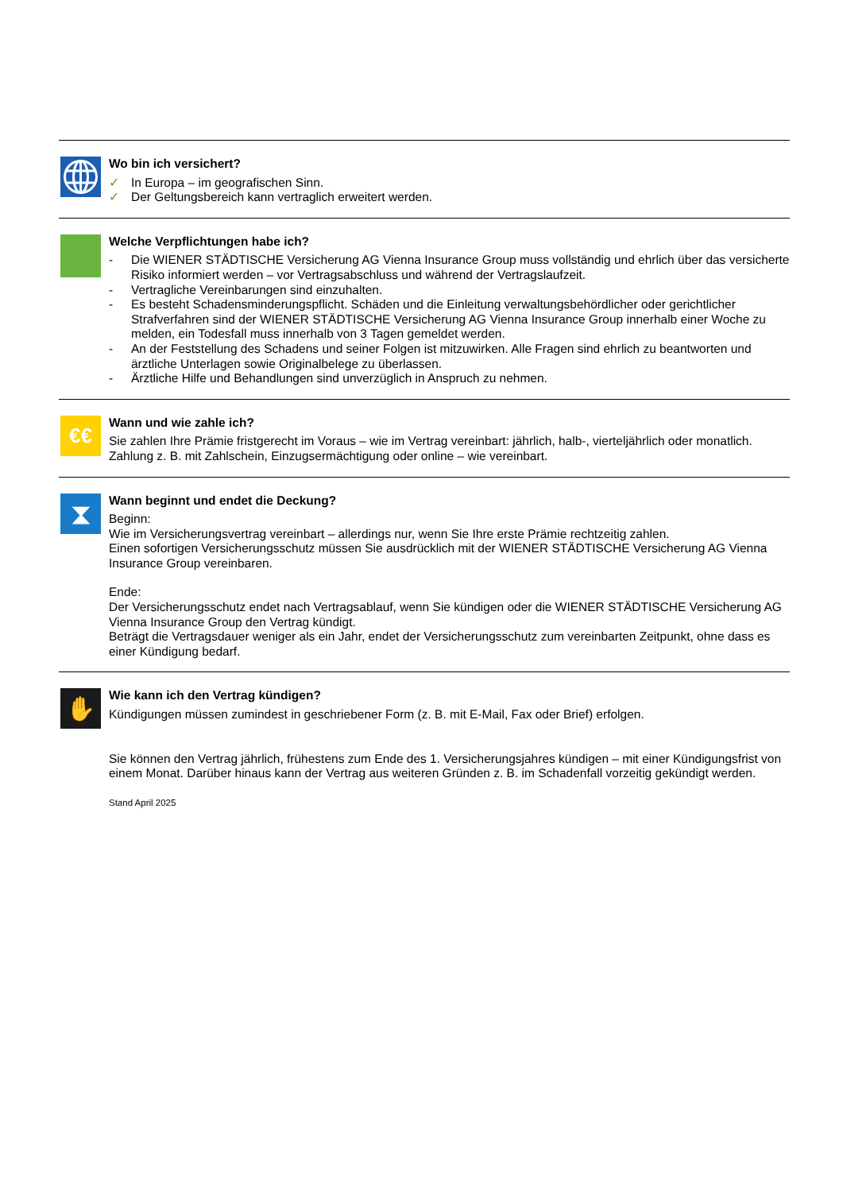Wo bin ich versichert?
✓ In Europa – im geografischen Sinn.
✓ Der Geltungsbereich kann vertraglich erweitert werden.
Welche Verpflichtungen habe ich?
- Die WIENER STÄDTISCHE Versicherung AG Vienna Insurance Group muss vollständig und ehrlich über das versicherte Risiko informiert werden – vor Vertragsabschluss und während der Vertragslaufzeit.
- Vertragliche Vereinbarungen sind einzuhalten.
- Es besteht Schadensminderungspflicht. Schäden und die Einleitung verwaltungsbehördlicher oder gerichtlicher Strafverfahren sind der WIENER STÄDTISCHE Versicherung AG Vienna Insurance Group innerhalb einer Woche zu melden, ein Todesfall muss innerhalb von 3 Tagen gemeldet werden.
- An der Feststellung des Schadens und seiner Folgen ist mitzuwirken. Alle Fragen sind ehrlich zu beantworten und ärztliche Unterlagen sowie Originalbelege zu überlassen.
- Ärztliche Hilfe und Behandlungen sind unverzüglich in Anspruch zu nehmen.
€€
Wann und wie zahle ich?
Sie zahlen Ihre Prämie fristgerecht im Voraus – wie im Vertrag vereinbart: jährlich, halb-, vierteljährlich oder monatlich.
Zahlung z. B. mit Zahlschein, Einzugsermächtigung oder online – wie vereinbart.
⧗
Wann beginnt und endet die Deckung?
Beginn:
Wie im Versicherungsvertrag vereinbart – allerdings nur, wenn Sie Ihre erste Prämie rechtzeitig zahlen.
Einen sofortigen Versicherungsschutz müssen Sie ausdrücklich mit der WIENER STÄDTISCHE Versicherung AG Vienna Insurance Group vereinbaren.
Ende:
Der Versicherungsschutz endet nach Vertragsablauf, wenn Sie kündigen oder die WIENER STÄDTISCHE Versicherung AG Vienna Insurance Group den Vertrag kündigt.
Beträgt die Vertragsdauer weniger als ein Jahr, endet der Versicherungsschutz zum vereinbarten Zeitpunkt, ohne dass es einer Kündigung bedarf.
✋
Wie kann ich den Vertrag kündigen?
Kündigungen müssen zumindest in geschriebener Form (z. B. mit E-Mail, Fax oder Brief) erfolgen.
Sie können den Vertrag jährlich, frühestens zum Ende des 1. Versicherungsjahres kündigen – mit einer Kündigungsfrist von einem Monat. Darüber hinaus kann der Vertrag aus weiteren Gründen z. B. im Schadenfall vorzeitig gekündigt werden.
Stand April 2025